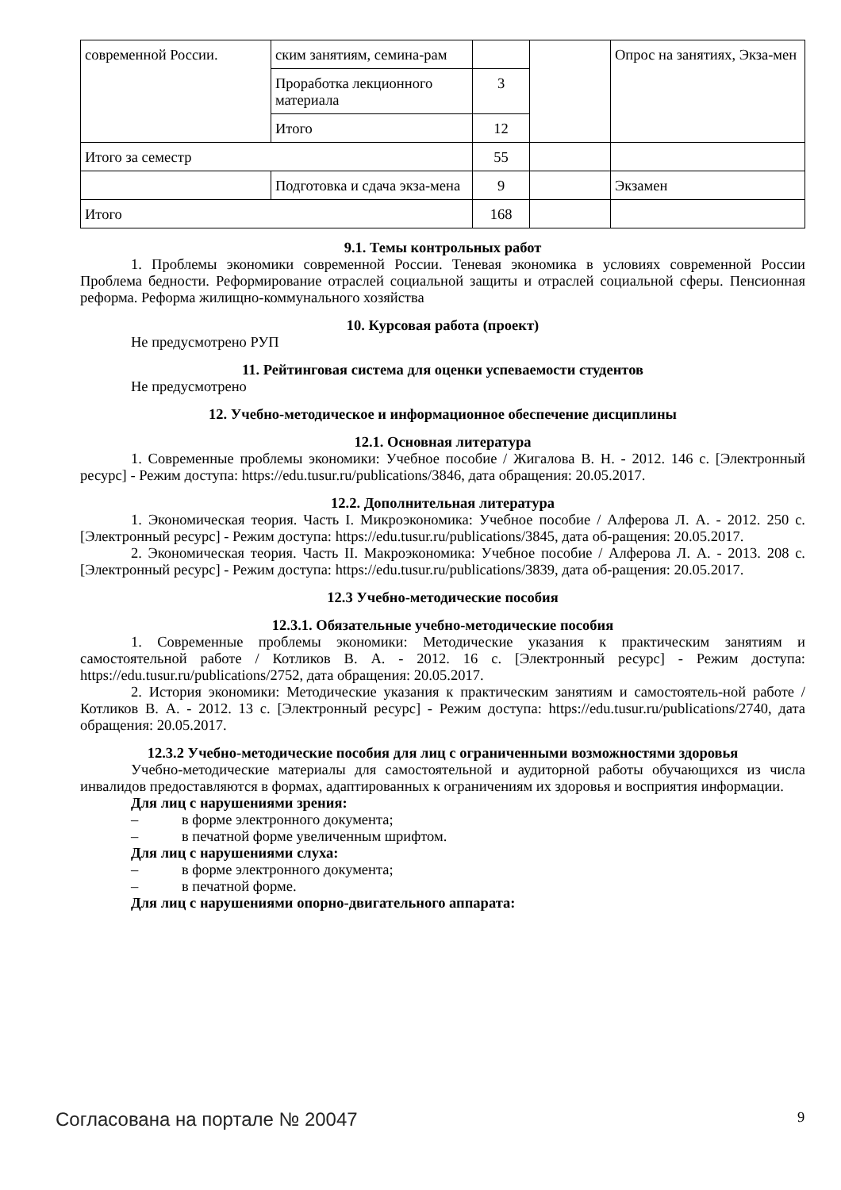| современной России. | ским занятиям, семина-рам | | | Опрос на занятиях, Экза-мен |
| | Проработка лекционного материала | 3 | | |
| | Итого | 12 | | |
| Итого за семестр | | 55 | | |
| | Подготовка и сдача экза-мена | 9 | | Экзамен |
| Итого | | 168 | | |
9.1. Темы контрольных работ
1. Проблемы экономики современной России. Теневая экономика в условиях современной России Проблема бедности. Реформирование отраслей социальной защиты и отраслей социальной сферы. Пенсионная реформа. Реформа жилищно-коммунального хозяйства
10. Курсовая работа (проект)
Не предусмотрено РУП
11. Рейтинговая система для оценки успеваемости студентов
Не предусмотрено
12. Учебно-методическое и информационное обеспечение дисциплины
12.1. Основная литература
1. Современные проблемы экономики: Учебное пособие / Жигалова В. Н. - 2012. 146 с. [Электронный ресурс] - Режим доступа: https://edu.tusur.ru/publications/3846, дата обращения: 20.05.2017.
12.2. Дополнительная литература
1. Экономическая теория. Часть I. Микроэкономика: Учебное пособие / Алферова Л. А. - 2012. 250 с. [Электронный ресурс] - Режим доступа: https://edu.tusur.ru/publications/3845, дата об-ращения: 20.05.2017.
2. Экономическая теория. Часть II. Макроэкономика: Учебное пособие / Алферова Л. А. - 2013. 208 с. [Электронный ресурс] - Режим доступа: https://edu.tusur.ru/publications/3839, дата об-ращения: 20.05.2017.
12.3 Учебно-методические пособия
12.3.1. Обязательные учебно-методические пособия
1. Современные проблемы экономики: Методические указания к практическим занятиям и самостоятельной работе / Котликов В. А. - 2012. 16 с. [Электронный ресурс] - Режим доступа: https://edu.tusur.ru/publications/2752, дата обращения: 20.05.2017.
2. История экономики: Методические указания к практическим занятиям и самостоятель-ной работе / Котликов В. А. - 2012. 13 с. [Электронный ресурс] - Режим доступа: https://edu.tusur.ru/publications/2740, дата обращения: 20.05.2017.
12.3.2 Учебно-методические пособия для лиц с ограниченными возможностями здоровья
Учебно-методические материалы для самостоятельной и аудиторной работы обучающихся из числа инвалидов предоставляются в формах, адаптированных к ограничениям их здоровья и восприятия информации.
Для лиц с нарушениями зрения:
– в форме электронного документа;
– в печатной форме увеличенным шрифтом.
Для лиц с нарушениями слуха:
– в форме электронного документа;
– в печатной форме.
Для лиц с нарушениями опорно-двигательного аппарата:
Согласована на портале № 20047 9